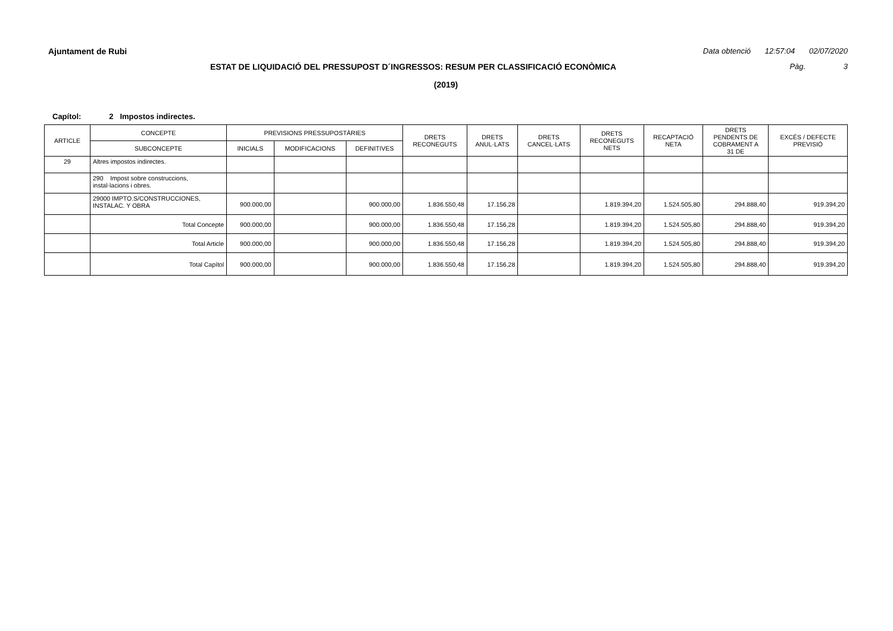Ajuntament de Rubi Data obtenció 12:57:04 02/07/2020
ESTAT DE LIQUIDACIÓ DEL PRESSUPOST D´INGRESSOS: RESUM PER CLASSIFICACIÓ ECONÒMICA
Pàg. 3
(2019)
Capítol: 2 Impostos indirectes.
| ARTICLE | CONCEPTE | PREVISIONS PRESSUPOSTÀRIES | | | DRETS RECONEGUTS | DRETS ANUL·LATS | DRETS CANCEL·LATS | DRETS RECONEGUTS NETS | RECAPTACIÓ NETA | DRETS PENDENTS DE COBRAMENT A 31 DE | EXCÉS / DEFECTE PREVISIÓ |
| --- | --- | --- | --- | --- | --- | --- | --- | --- | --- | --- | --- |
| | SUBCONCEPTE | INICIALS | MODIFICACIONS | DEFINITIVES | | | | | | | |
| 29 | Altres impostos indirectes. | | | | | | | | | | |
| | 290 Impost sobre construccions, instal·lacions i obres. | | | | | | | | | | |
| | 29000 IMPTO.S/CONSTRUCCIONES, INSTALAC. Y OBRA | 900.000,00 | | 900.000,00 | 1.836.550,48 | 17.156,28 | | 1.819.394,20 | 1.524.505,80 | 294.888,40 | 919.394,20 |
| | Total Concepte | 900.000,00 | | 900.000,00 | 1.836.550,48 | 17.156,28 | | 1.819.394,20 | 1.524.505,80 | 294.888,40 | 919.394,20 |
| | Total Article | 900.000,00 | | 900.000,00 | 1.836.550,48 | 17.156,28 | | 1.819.394,20 | 1.524.505,80 | 294.888,40 | 919.394,20 |
| | Total Capítol | 900.000,00 | | 900.000,00 | 1.836.550,48 | 17.156,28 | | 1.819.394,20 | 1.524.505,80 | 294.888,40 | 919.394,20 |